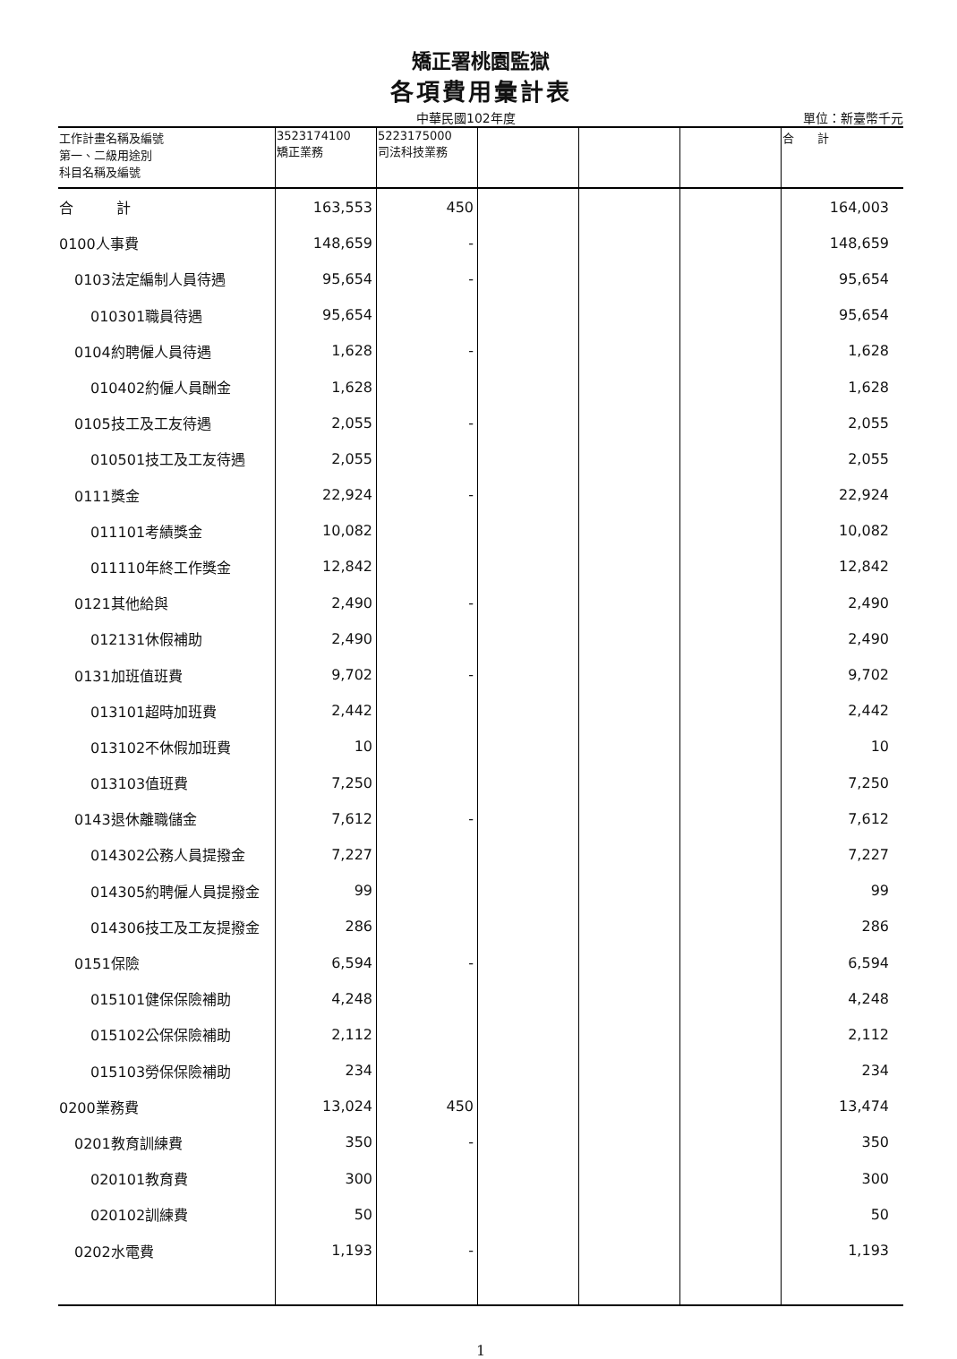矯正署桃園監獄
各項費用彙計表
中華民國102年度 單位：新臺幣千元
| 工作計畫名稱及編號 第一、二級用途別 科目名稱及編號 | 3523174100 矯正業務 | 5223175000 司法科技業務 | | | | 合 計 |
| --- | --- | --- | --- | --- | --- | --- |
| 合 計 | 163,553 | 450 | | | | 164,003 |
| 0100人事費 | 148,659 | - | | | | 148,659 |
| 0103法定編制人員待遇 | 95,654 | - | | | | 95,654 |
| 010301職員待遇 | 95,654 | | | | | 95,654 |
| 0104約聘僱人員待遇 | 1,628 | - | | | | 1,628 |
| 010402約僱人員酬金 | 1,628 | | | | | 1,628 |
| 0105技工及工友待遇 | 2,055 | - | | | | 2,055 |
| 010501技工及工友待遇 | 2,055 | | | | | 2,055 |
| 0111獎金 | 22,924 | - | | | | 22,924 |
| 011101考績獎金 | 10,082 | | | | | 10,082 |
| 011110年終工作獎金 | 12,842 | | | | | 12,842 |
| 0121其他給與 | 2,490 | - | | | | 2,490 |
| 012131休假補助 | 2,490 | | | | | 2,490 |
| 0131加班值班費 | 9,702 | - | | | | 9,702 |
| 013101超時加班費 | 2,442 | | | | | 2,442 |
| 013102不休假加班費 | 10 | | | | | 10 |
| 013103值班費 | 7,250 | | | | | 7,250 |
| 0143退休離職儲金 | 7,612 | - | | | | 7,612 |
| 014302公務人員提撥金 | 7,227 | | | | | 7,227 |
| 014305約聘僱人員提撥金 | 99 | | | | | 99 |
| 014306技工及工友提撥金 | 286 | | | | | 286 |
| 0151保險 | 6,594 | - | | | | 6,594 |
| 015101健保保險補助 | 4,248 | | | | | 4,248 |
| 015102公保保險補助 | 2,112 | | | | | 2,112 |
| 015103勞保保險補助 | 234 | | | | | 234 |
| 0200業務費 | 13,024 | 450 | | | | 13,474 |
| 0201教育訓練費 | 350 | - | | | | 350 |
| 020101教育費 | 300 | | | | | 300 |
| 020102訓練費 | 50 | | | | | 50 |
| 0202水電費 | 1,193 | - | | | | 1,193 |
1